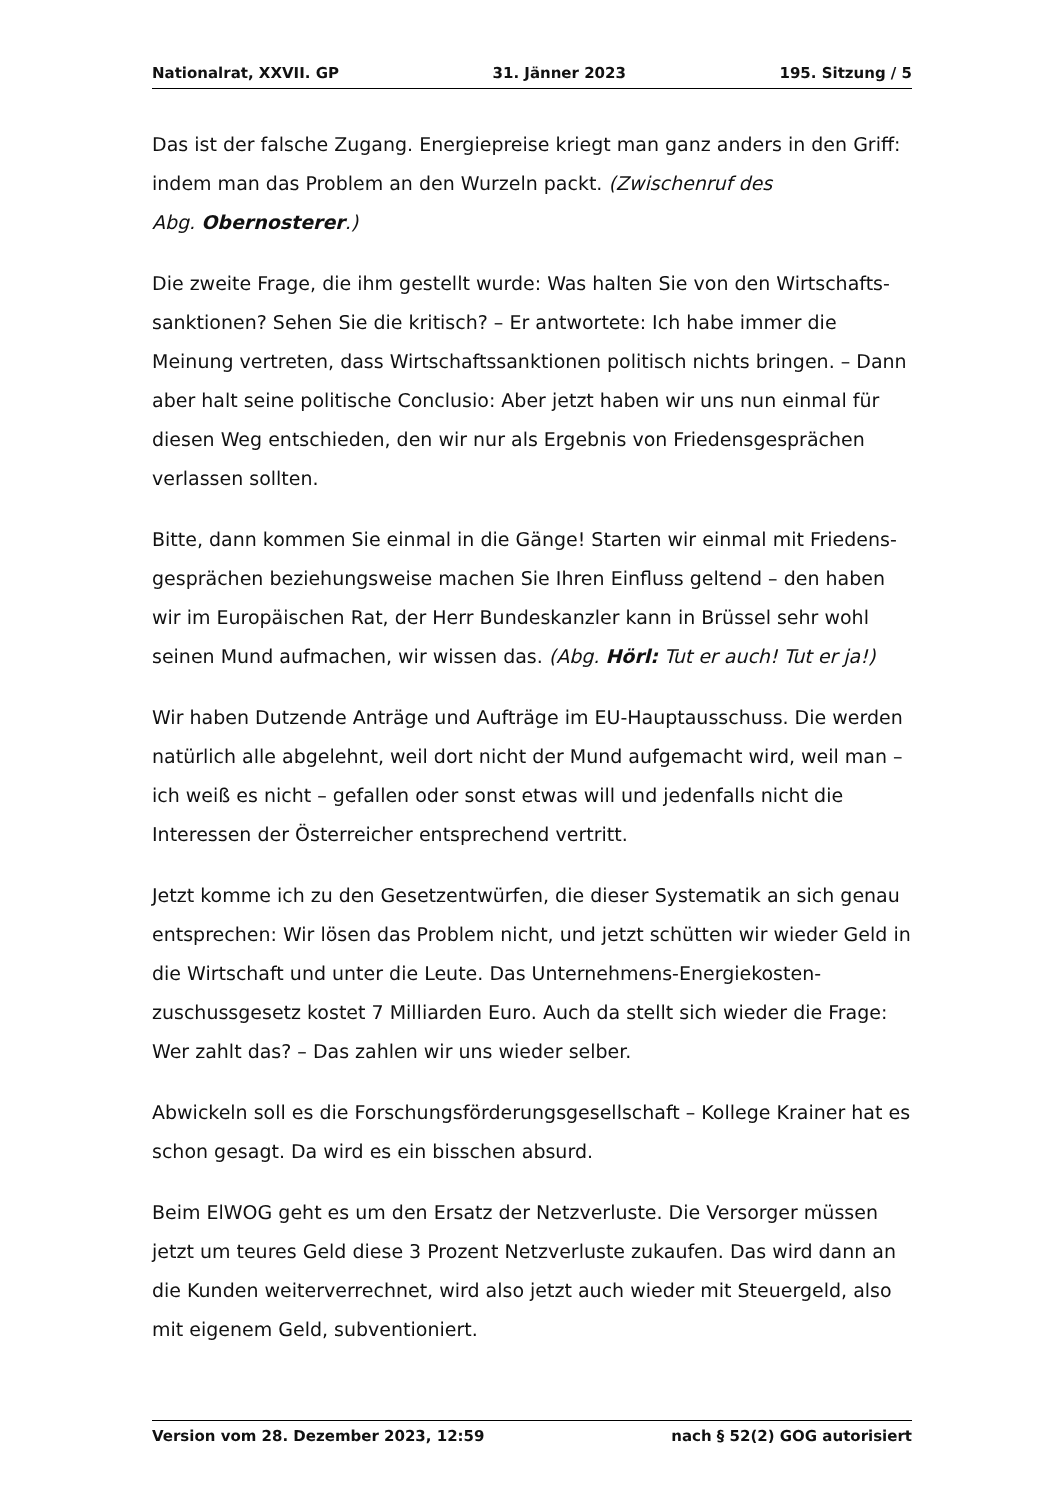Nationalrat, XXVII. GP 31. Jänner 2023 195. Sitzung / 5
Das ist der falsche Zugang. Energiepreise kriegt man ganz anders in den Griff: indem man das Problem an den Wurzeln packt. (Zwischenruf des
Abg. Obernosterer.)
Die zweite Frage, die ihm gestellt wurde: Was halten Sie von den Wirtschafts­sanktionen? Sehen Sie die kritisch? – Er antwortete: Ich habe immer die Meinung vertreten, dass Wirtschaftssanktionen politisch nichts bringen. – Dann aber halt seine politische Conclusio: Aber jetzt haben wir uns nun einmal für diesen Weg entschieden, den wir nur als Ergebnis von Friedensgesprächen verlassen sollten.
Bitte, dann kommen Sie einmal in die Gänge! Starten wir einmal mit Friedens­gesprächen beziehungsweise machen Sie Ihren Einfluss geltend – den haben wir im Europäischen Rat, der Herr Bundeskanzler kann in Brüssel sehr wohl seinen Mund aufmachen, wir wissen das. (Abg. Hörl: Tut er auch! Tut er ja!)
Wir haben Dutzende Anträge und Aufträge im EU-Hauptausschuss. Die werden natürlich alle abgelehnt, weil dort nicht der Mund aufgemacht wird, weil man – ich weiß es nicht – gefallen oder sonst etwas will und jedenfalls nicht die Interessen der Österreicher entsprechend vertritt.
Jetzt komme ich zu den Gesetzentwürfen, die dieser Systematik an sich genau entsprechen: Wir lösen das Problem nicht, und jetzt schütten wir wieder Geld in die Wirtschaft und unter die Leute. Das Unternehmens-Energiekosten­zuschussgesetz kostet 7 Milliarden Euro. Auch da stellt sich wieder die Frage: Wer zahlt das? – Das zahlen wir uns wieder selber.
Abwickeln soll es die Forschungsförderungsgesellschaft – Kollege Krainer hat es schon gesagt. Da wird es ein bisschen absurd.
Beim ElWOG geht es um den Ersatz der Netzverluste. Die Versorger müssen jetzt um teures Geld diese 3 Prozent Netzverluste zukaufen. Das wird dann an die Kunden weiterverrechnet, wird also jetzt auch wieder mit Steuergeld, also mit eigenem Geld, subventioniert.
Version vom 28. Dezember 2023, 12:59 nach § 52(2) GOG autorisiert